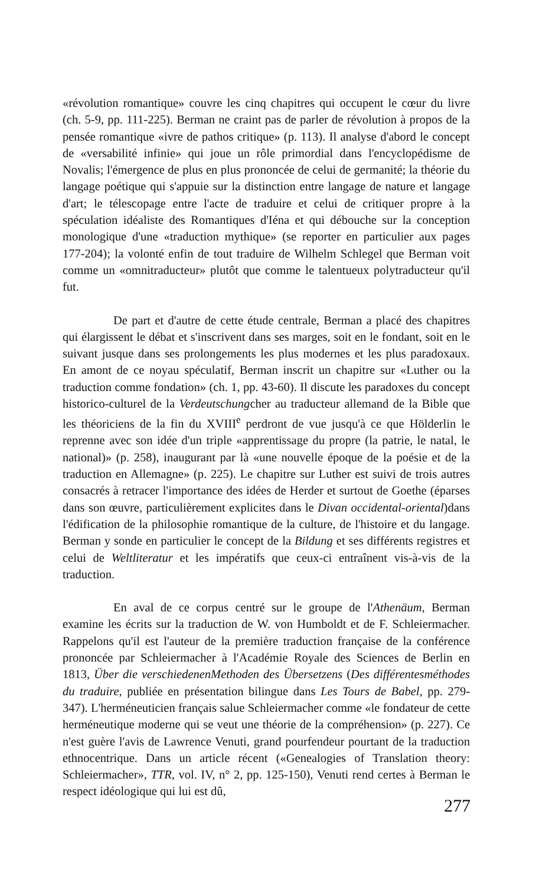«révolution romantique» couvre les cinq chapitres qui occupent le cœur du livre (ch. 5-9, pp. 111-225). Berman ne craint pas de parler de révolution à propos de la pensée romantique «ivre de pathos critique» (p. 113). Il analyse d'abord le concept de «versabilité infinie» qui joue un rôle primordial dans l'encyclopédisme de Novalis; l'émergence de plus en plus prononcée de celui de germanité; la théorie du langage poétique qui s'appuie sur la distinction entre langage de nature et langage d'art; le télescopage entre l'acte de traduire et celui de critiquer propre à la spéculation idéaliste des Romantiques d'Iéna et qui débouche sur la conception monologique d'une «traduction mythique» (se reporter en particulier aux pages 177-204); la volonté enfin de tout traduire de Wilhelm Schlegel que Berman voit comme un «omnitraducteur» plutôt que comme le talentueux polytraducteur qu'il fut.
De part et d'autre de cette étude centrale, Berman a placé des chapitres qui élargissent le débat et s'inscrivent dans ses marges, soit en le fondant, soit en le suivant jusque dans ses prolongements les plus modernes et les plus paradoxaux. En amont de ce noyau spéculatif, Berman inscrit un chapitre sur «Luther ou la traduction comme fondation» (ch. 1, pp. 43-60). Il discute les paradoxes du concept historico-culturel de la Verdeutschungcher au traducteur allemand de la Bible que les théoriciens de la fin du XVIII<sup>e</sup> perdront de vue jusqu'à ce que Hölderlin le reprenne avec son idée d'un triple «apprentissage du propre (la patrie, le natal, le national)» (p. 258), inaugurant par là «une nouvelle époque de la poésie et de la traduction en Allemagne» (p. 225). Le chapitre sur Luther est suivi de trois autres consacrés à retracer l'importance des idées de Herder et surtout de Goethe (éparses dans son œuvre, particulièrement explicites dans le Divan occidental-oriental)dans l'édification de la philosophie romantique de la culture, de l'histoire et du langage. Berman y sonde en particulier le concept de la Bildung et ses différents registres et celui de Weltliteratur et les impératifs que ceux-ci entraînent vis-à-vis de la traduction.
En aval de ce corpus centré sur le groupe de l'Athenäum, Berman examine les écrits sur la traduction de W. von Humboldt et de F. Schleiermacher. Rappelons qu'il est l'auteur de la première traduction française de la conférence prononcée par Schleiermacher à l'Académie Royale des Sciences de Berlin en 1813, Über die verschiedenenMethoden des Übersetzens (Des différentesméthodes du traduire, publiée en présentation bilingue dans Les Tours de Babel, pp. 279-347). L'herméneuticien français salue Schleiermacher comme «le fondateur de cette herméneutique moderne qui se veut une théorie de la compréhension» (p. 227). Ce n'est guère l'avis de Lawrence Venuti, grand pourfendeur pourtant de la traduction ethnocentrique. Dans un article récent («Genealogies of Translation theory: Schleiermacher», TTR, vol. IV, n° 2, pp. 125-150), Venuti rend certes à Berman le respect idéologique qui lui est dû,
277